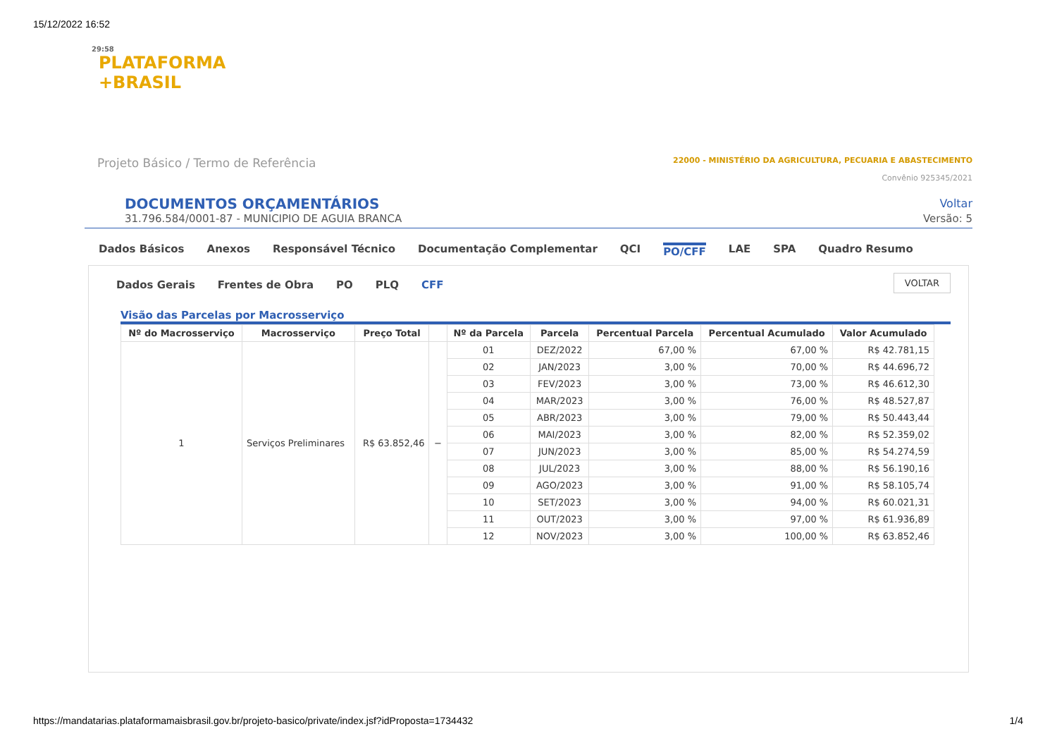15/12/2022 16:52
29:58
PLATAFORMA
+BRASIL
Projeto Básico / Termo de Referência
22000 - MINISTÉRIO DA AGRICULTURA, PECUARIA E ABASTECIMENTO
Convênio 925345/2021
DOCUMENTOS ORÇAMENTÁRIOS
Voltar
31.796.584/0001-87 - MUNICIPIO DE AGUIA BRANCA Versão: 5
Dados Básicos Anexos Responsável Técnico Documentação Complementar QCI PO/CFF LAE SPA Quadro Resumo
VOLTAR
Dados Gerais Frentes de Obra PO PLQ CFF
Visão das Parcelas por Macrosserviço
| Nº do Macrosserviço | Macrosserviço | Preço Total | | Nº da Parcela | Parcela | Percentual Parcela | Percentual Acumulado | Valor Acumulado |
| --- | --- | --- | --- | --- | --- | --- | --- | --- |
| 1 | Serviços Preliminares | R$ 63.852,46 | − | 01 | DEZ/2022 | 67,00 % | 67,00 % | R$ 42.781,15 |
| | | | | 02 | JAN/2023 | 3,00 % | 70,00 % | R$ 44.696,72 |
| | | | | 03 | FEV/2023 | 3,00 % | 73,00 % | R$ 46.612,30 |
| | | | | 04 | MAR/2023 | 3,00 % | 76,00 % | R$ 48.527,87 |
| | | | | 05 | ABR/2023 | 3,00 % | 79,00 % | R$ 50.443,44 |
| | | | | 06 | MAI/2023 | 3,00 % | 82,00 % | R$ 52.359,02 |
| | | | | 07 | JUN/2023 | 3,00 % | 85,00 % | R$ 54.274,59 |
| | | | | 08 | JUL/2023 | 3,00 % | 88,00 % | R$ 56.190,16 |
| | | | | 09 | AGO/2023 | 3,00 % | 91,00 % | R$ 58.105,74 |
| | | | | 10 | SET/2023 | 3,00 % | 94,00 % | R$ 60.021,31 |
| | | | | 11 | OUT/2023 | 3,00 % | 97,00 % | R$ 61.936,89 |
| | | | | 12 | NOV/2023 | 3,00 % | 100,00 % | R$ 63.852,46 |
https://mandatarias.plataformamaisbrasil.gov.br/projeto-basico/private/index.jsf?idProposta=1734432 1/4